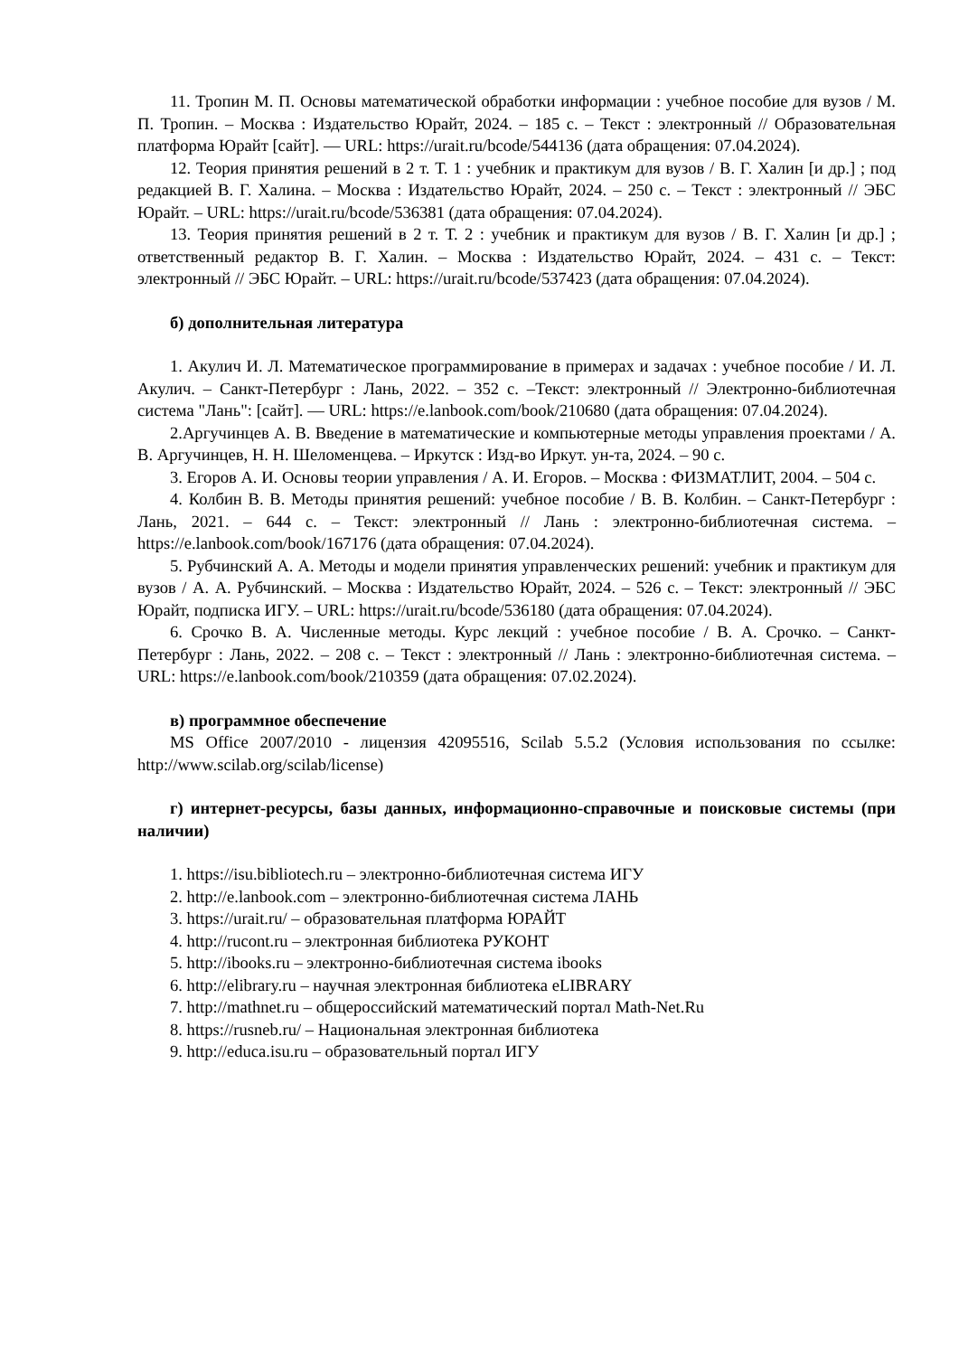11. Тропин М. П. Основы математической обработки информации : учебное пособие для вузов / М. П. Тропин. – Москва : Издательство Юрайт, 2024. – 185 с. – Текст : электронный // Образовательная платформа Юрайт [сайт]. — URL: https://urait.ru/bcode/544136 (дата обращения: 07.04.2024).
12. Теория принятия решений в 2 т. Т. 1 : учебник и практикум для вузов / В. Г. Халин [и др.] ; под редакцией В. Г. Халина. – Москва : Издательство Юрайт, 2024. – 250 с. – Текст : электронный // ЭБС Юрайт. – URL: https://urait.ru/bcode/536381 (дата обращения: 07.04.2024).
13. Теория принятия решений в 2 т. Т. 2 : учебник и практикум для вузов / В. Г. Халин [и др.] ; ответственный редактор В. Г. Халин. – Москва : Издательство Юрайт, 2024. – 431 с. – Текст: электронный // ЭБС Юрайт. – URL: https://urait.ru/bcode/537423 (дата обращения: 07.04.2024).
б) дополнительная литература
1. Акулич И. Л. Математическое программирование в примерах и задачах : учебное пособие / И. Л. Акулич. – Санкт-Петербург : Лань, 2022. – 352 с. –Текст: электронный // Электронно-библиотечная система "Лань": [сайт]. — URL: https://e.lanbook.com/book/210680 (дата обращения: 07.04.2024).
2.Аргучинцев А. В. Введение в математические и компьютерные методы управления проектами / А. В. Аргучинцев, Н. Н. Шеломенцева. – Иркутск : Изд-во Иркут. ун-та, 2024. – 90 с.
3. Егоров А. И. Основы теории управления / А. И. Егоров. – Москва : ФИЗМАТЛИТ, 2004. – 504 с.
4. Колбин В. В. Методы принятия решений: учебное пособие / В. В. Колбин. – Санкт-Петербург : Лань, 2021. – 644 с. – Текст: электронный // Лань : электронно-библиотечная система. – https://e.lanbook.com/book/167176 (дата обращения: 07.04.2024).
5. Рубчинский А. А. Методы и модели принятия управленческих решений: учебник и практикум для вузов / А. А. Рубчинский. – Москва : Издательство Юрайт, 2024. – 526 с. – Текст: электронный // ЭБС Юрайт, подписка ИГУ. – URL: https://urait.ru/bcode/536180 (дата обращения: 07.04.2024).
6. Срочко В. А. Численные методы. Курс лекций : учебное пособие / В. А. Срочко. – Санкт-Петербург : Лань, 2022. – 208 с. – Текст : электронный // Лань : электронно-библиотечная система. – URL: https://e.lanbook.com/book/210359 (дата обращения: 07.02.2024).
в) программное обеспечение
MS Office 2007/2010 - лицензия 42095516, Scilab 5.5.2 (Условия использования по ссылке: http://www.scilab.org/scilab/license)
г) интернет-ресурсы, базы данных, информационно-справочные и поисковые системы (при наличии)
1. https://isu.bibliotech.ru – электронно-библиотечная система ИГУ
2. http://e.lanbook.com – электронно-библиотечная система ЛАНЬ
3. https://urait.ru/ – образовательная платформа ЮРАЙТ
4. http://rucont.ru – электронная библиотека РУКОНТ
5. http://ibooks.ru – электронно-библиотечная система ibooks
6. http://elibrary.ru – научная электронная библиотека eLIBRARY
7. http://mathnet.ru – общероссийский математический портал Math-Net.Ru
8. https://rusneb.ru/ – Национальная электронная библиотека
9. http://educa.isu.ru – образовательный портал ИГУ